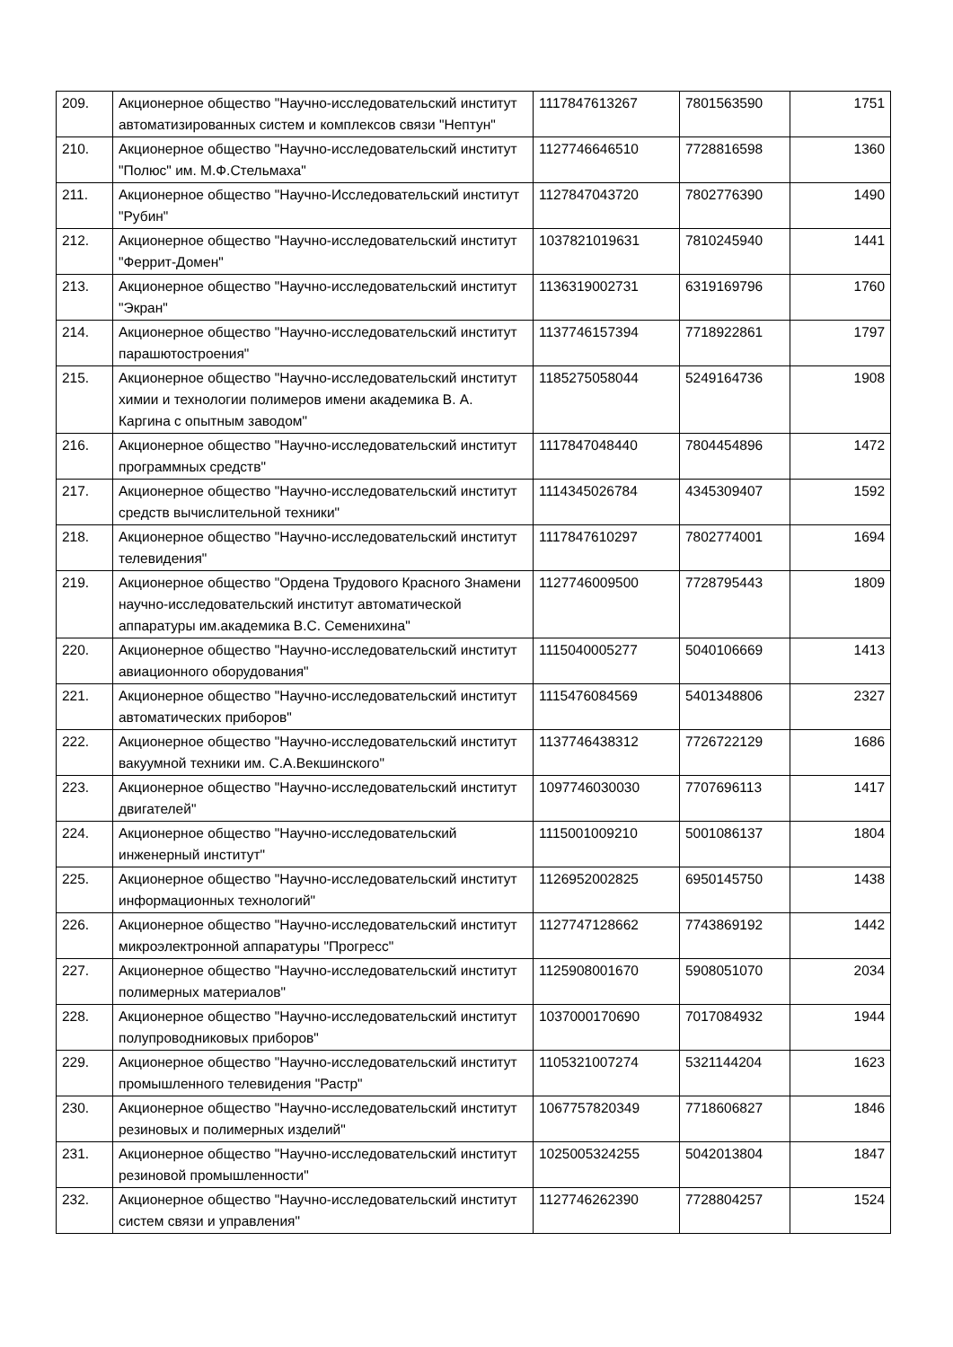| 209. | Акционерное общество "Научно-исследовательский институт автоматизированных систем и комплексов связи "Нептун" | 1117847613267 | 7801563590 | 1751 |
| 210. | Акционерное общество "Научно-исследовательский институт "Полюс" им. М.Ф.Стельмаха" | 1127746646510 | 7728816598 | 1360 |
| 211. | Акционерное общество "Научно-Исследовательский институт "Рубин" | 1127847043720 | 7802776390 | 1490 |
| 212. | Акционерное общество "Научно-исследовательский институт "Феррит-Домен" | 1037821019631 | 7810245940 | 1441 |
| 213. | Акционерное общество "Научно-исследовательский институт "Экран" | 1136319002731 | 6319169796 | 1760 |
| 214. | Акционерное общество "Научно-исследовательский институт парашютостроения" | 1137746157394 | 7718922861 | 1797 |
| 215. | Акционерное общество "Научно-исследовательский институт химии и технологии полимеров имени академика В. А. Каргина с опытным заводом" | 1185275058044 | 5249164736 | 1908 |
| 216. | Акционерное общество "Научно-исследовательский институт программных средств" | 1117847048440 | 7804454896 | 1472 |
| 217. | Акционерное общество "Научно-исследовательский институт средств вычислительной техники" | 1114345026784 | 4345309407 | 1592 |
| 218. | Акционерное общество "Научно-исследовательский институт телевидения" | 1117847610297 | 7802774001 | 1694 |
| 219. | Акционерное общество "Ордена Трудового Красного Знамени научно-исследовательский институт автоматической аппаратуры им.академика В.С. Семенихина" | 1127746009500 | 7728795443 | 1809 |
| 220. | Акционерное общество "Научно-исследовательский институт авиационного оборудования" | 1115040005277 | 5040106669 | 1413 |
| 221. | Акционерное общество "Научно-исследовательский институт автоматических приборов" | 1115476084569 | 5401348806 | 2327 |
| 222. | Акционерное общество "Научно-исследовательский институт вакуумной техники им. С.А.Векшинского" | 1137746438312 | 7726722129 | 1686 |
| 223. | Акционерное общество "Научно-исследовательский институт двигателей" | 1097746030030 | 7707696113 | 1417 |
| 224. | Акционерное общество "Научно-исследовательский инженерный институт" | 1115001009210 | 5001086137 | 1804 |
| 225. | Акционерное общество "Научно-исследовательский институт информационных технологий" | 1126952002825 | 6950145750 | 1438 |
| 226. | Акционерное общество "Научно-исследовательский институт микроэлектронной аппаратуры "Прогресс" | 1127747128662 | 7743869192 | 1442 |
| 227. | Акционерное общество "Научно-исследовательский институт полимерных материалов" | 1125908001670 | 5908051070 | 2034 |
| 228. | Акционерное общество "Научно-исследовательский институт полупроводниковых приборов" | 1037000170690 | 7017084932 | 1944 |
| 229. | Акционерное общество "Научно-исследовательский институт промышленного телевидения "Растр" | 1105321007274 | 5321144204 | 1623 |
| 230. | Акционерное общество "Научно-исследовательский институт резиновых и полимерных изделий" | 1067757820349 | 7718606827 | 1846 |
| 231. | Акционерное общество "Научно-исследовательский институт резиновой промышленности" | 1025005324255 | 5042013804 | 1847 |
| 232. | Акционерное общество "Научно-исследовательский институт систем связи и управления" | 1127746262390 | 7728804257 | 1524 |